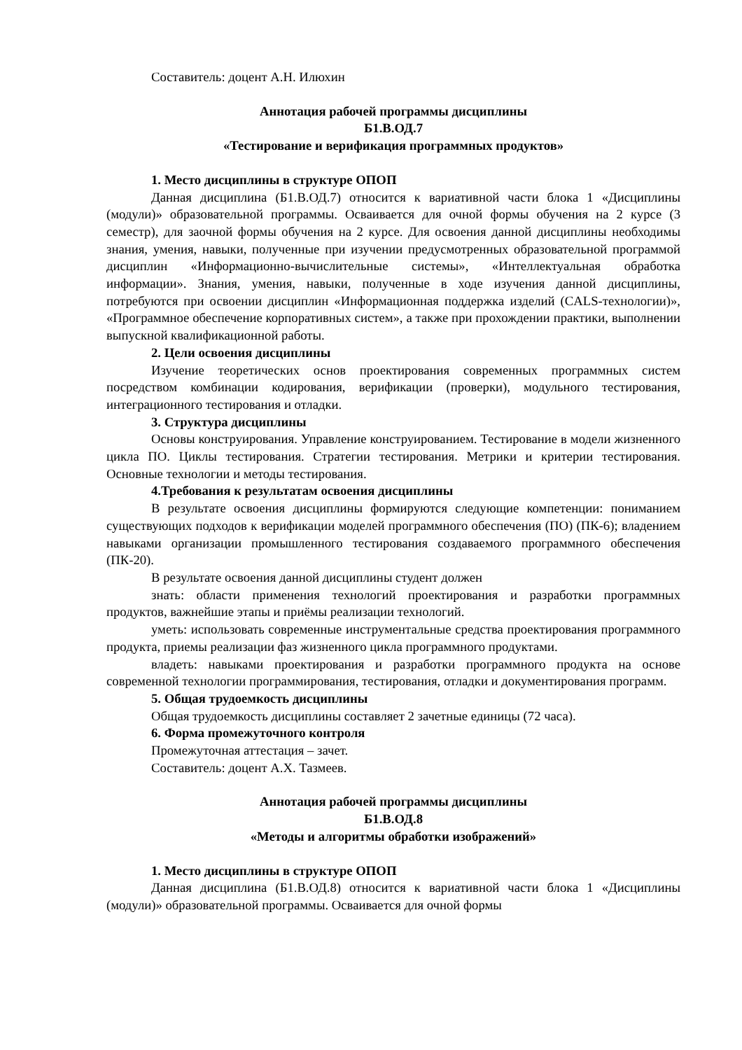Составитель: доцент А.Н. Илюхин
Аннотация рабочей программы дисциплины
Б1.В.ОД.7
«Тестирование и верификация программных продуктов»
1. Место дисциплины в структуре ОПОП
Данная дисциплина (Б1.В.ОД.7) относится к вариативной части блока 1 «Дисциплины (модули)» образовательной программы. Осваивается для очной формы обучения на 2 курсе (3 семестр), для заочной формы обучения на 2 курсе. Для освоения данной дисциплины необходимы знания, умения, навыки, полученные при изучении предусмотренных образовательной программой дисциплин «Информационно-вычислительные системы», «Интеллектуальная обработка информации». Знания, умения, навыки, полученные в ходе изучения данной дисциплины, потребуются при освоении дисциплин «Информационная поддержка изделий (CALS-технологии)», «Программное обеспечение корпоративных систем», а также при прохождении практики, выполнении выпускной квалификационной работы.
2. Цели освоения дисциплины
Изучение теоретических основ проектирования современных программных систем посредством комбинации кодирования, верификации (проверки), модульного тестирования, интеграционного тестирования и отладки.
3. Структура дисциплины
Основы конструирования. Управление конструированием. Тестирование в модели жизненного цикла ПО. Циклы тестирования. Стратегии тестирования. Метрики и критерии тестирования. Основные технологии и методы тестирования.
4.Требования к результатам освоения дисциплины
В результате освоения дисциплины формируются следующие компетенции: пониманием существующих подходов к верификации моделей программного обеспечения (ПО) (ПК-6); владением навыками организации промышленного тестирования создаваемого программного обеспечения (ПК-20).
В результате освоения данной дисциплины студент должен
знать: области применения технологий проектирования и разработки программных продуктов, важнейшие этапы и приёмы реализации технологий.
уметь: использовать современные инструментальные средства проектирования программного продукта, приемы реализации фаз жизненного цикла программного продуктами.
владеть: навыками проектирования и разработки программного продукта на основе современной технологии программирования, тестирования, отладки и документирования программ.
5. Общая трудоемкость дисциплины
Общая трудоемкость дисциплины составляет 2 зачетные единицы (72 часа).
6. Форма промежуточного контроля
Промежуточная аттестация – зачет.
Составитель: доцент А.Х. Тазмеев.
Аннотация рабочей программы дисциплины
Б1.В.ОД.8
«Методы и алгоритмы обработки изображений»
1. Место дисциплины в структуре ОПОП
Данная дисциплина (Б1.В.ОД.8) относится к вариативной части блока 1 «Дисциплины (модули)» образовательной программы. Осваивается для очной формы